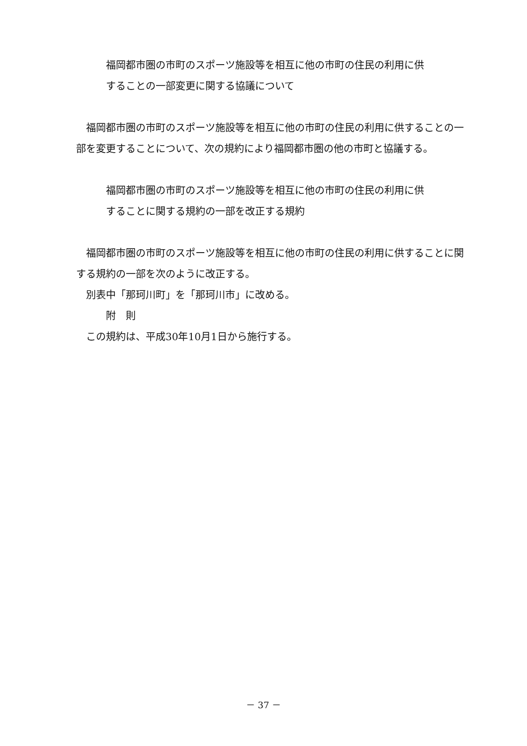福岡都市圏の市町のスポーツ施設等を相互に他の市町の住民の利用に供
することの一部変更に関する協議について
福岡都市圏の市町のスポーツ施設等を相互に他の市町の住民の利用に供することの一部を変更することについて、次の規約により福岡都市圏の他の市町と協議する。
福岡都市圏の市町のスポーツ施設等を相互に他の市町の住民の利用に供
することに関する規約の一部を改正する規約
福岡都市圏の市町のスポーツ施設等を相互に他の市町の住民の利用に供することに関する規約の一部を次のように改正する。
別表中「那珂川町」を「那珂川市」に改める。
附　則
この規約は、平成30年10月1日から施行する。
－ 37 －